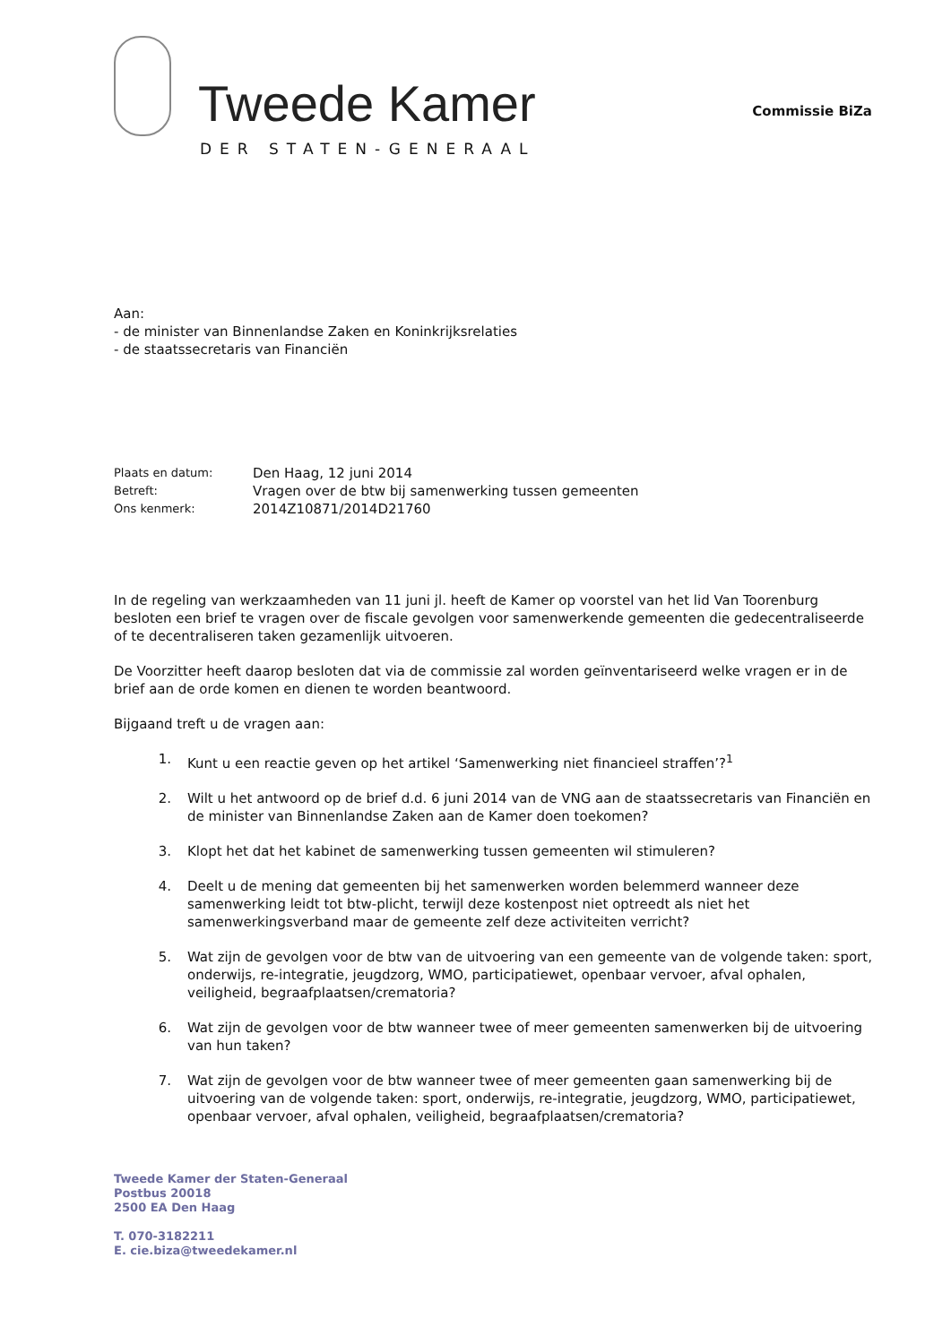Tweede Kamer
DER STATEN-GENERAAL
Commissie BiZa
Aan:
- de minister van Binnenlandse Zaken en Koninkrijksrelaties
- de staatssecretaris van Financiën
| Plaats en datum: | Den Haag, 12 juni 2014 |
| Betreft: | Vragen over de btw bij samenwerking tussen gemeenten |
| Ons kenmerk: | 2014Z10871/2014D21760 |
In de regeling van werkzaamheden van 11 juni jl. heeft de Kamer op voorstel van het lid Van Toorenburg besloten een brief te vragen over de fiscale gevolgen voor samenwerkende gemeenten die gedecentraliseerde of te decentraliseren taken gezamenlijk uitvoeren.
De Voorzitter heeft daarop besloten dat via de commissie zal worden geïnventariseerd welke vragen er in de brief aan de orde komen en dienen te worden beantwoord.
Bijgaand treft u de vragen aan:
1. Kunt u een reactie geven op het artikel ‘Samenwerking niet financieel straffen’?<sup>1</sup>
2. Wilt u het antwoord op de brief d.d. 6 juni 2014 van de VNG aan de staatssecretaris van Financiën en de minister van Binnenlandse Zaken aan de Kamer doen toekomen?
3. Klopt het dat het kabinet de samenwerking tussen gemeenten wil stimuleren?
4. Deelt u de mening dat gemeenten bij het samenwerken worden belemmerd wanneer deze samenwerking leidt tot btw-plicht, terwijl deze kostenpost niet optreedt als niet het samenwerkingsverband maar de gemeente zelf deze activiteiten verricht?
5. Wat zijn de gevolgen voor de btw van de uitvoering van een gemeente van de volgende taken: sport, onderwijs, re-integratie, jeugdzorg, WMO, participatiewet, openbaar vervoer, afval ophalen, veiligheid, begraafplaatsen/crematoria?
6. Wat zijn de gevolgen voor de btw wanneer twee of meer gemeenten samenwerken bij de uitvoering van hun taken?
7. Wat zijn de gevolgen voor de btw wanneer twee of meer gemeenten gaan samenwerking bij de uitvoering van de volgende taken: sport, onderwijs, re-integratie, jeugdzorg, WMO, participatiewet, openbaar vervoer, afval ophalen, veiligheid, begraafplaatsen/crematoria?
Tweede Kamer der Staten-Generaal
Postbus 20018
2500 EA Den Haag
T. 070-3182211
E. cie.biza@tweedekamer.nl